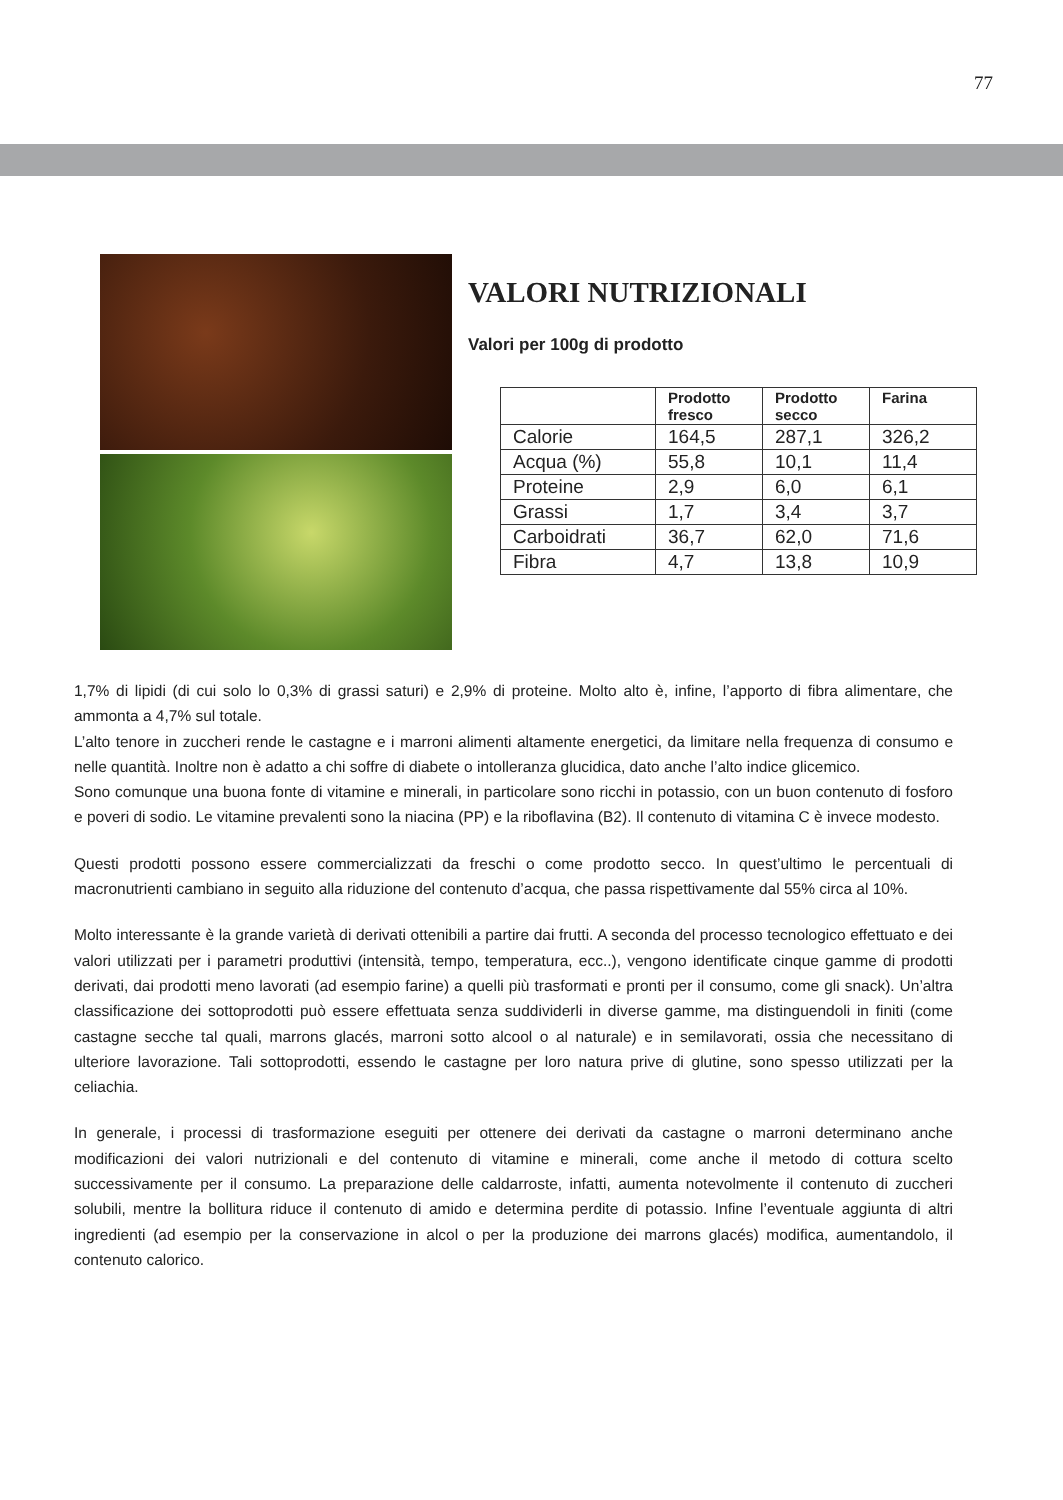77
VALORI NUTRIZIONALI
Valori per 100g di prodotto
| | Prodotto fresco | Prodotto secco | Farina |
| --- | --- | --- | --- |
| Calorie | 164,5 | 287,1 | 326,2 |
| Acqua (%) | 55,8 | 10,1 | 11,4 |
| Proteine | 2,9 | 6,0 | 6,1 |
| Grassi | 1,7 | 3,4 | 3,7 |
| Carboidrati | 36,7 | 62,0 | 71,6 |
| Fibra | 4,7 | 13,8 | 10,9 |
1,7% di lipidi (di cui solo lo 0,3% di grassi saturi) e 2,9% di proteine. Molto alto è, infine, l’apporto di fibra alimentare, che ammonta a 4,7% sul totale.
L’alto tenore in zuccheri rende le castagne e i marroni alimenti altamente energetici, da limitare nella frequenza di consumo e nelle quantità. Inoltre non è adatto a chi soffre di diabete o intolleranza glucidica, dato anche l’alto indice glicemico.
Sono comunque una buona fonte di vitamine e minerali, in particolare sono ricchi in potassio, con un buon contenuto di fosforo e poveri di sodio. Le vitamine prevalenti sono la niacina (PP) e la riboflavina (B2). Il contenuto di vitamina C è invece modesto.
Questi prodotti possono essere commercializzati da freschi o come prodotto secco. In quest’ultimo le percentuali di macronutrienti cambiano in seguito alla riduzione del contenuto d’acqua, che passa rispettivamente dal 55% circa al 10%.
Molto interessante è la grande varietà di derivati ottenibili a partire dai frutti. A seconda del processo tecnologico effettuato e dei valori utilizzati per i parametri produttivi (intensità, tempo, temperatura, ecc..), vengono identificate cinque gamme di prodotti derivati, dai prodotti meno lavorati (ad esempio farine) a quelli più trasformati e pronti per il consumo, come gli snack). Un’altra classificazione dei sottoprodotti può essere effettuata senza suddividerli in diverse gamme, ma distinguendoli in finiti (come castagne secche tal quali, marrons glacés, marroni sotto alcool o al naturale) e in semilavorati, ossia che necessitano di ulteriore lavorazione. Tali sottoprodotti, essendo le castagne per loro natura prive di glutine, sono spesso utilizzati per la celiachia.
In generale, i processi di trasformazione eseguiti per ottenere dei derivati da castagne o marroni determinano anche modificazioni dei valori nutrizionali e del contenuto di vitamine e minerali, come anche il metodo di cottura scelto successivamente per il consumo. La preparazione delle caldarroste, infatti, aumenta notevolmente il contenuto di zuccheri solubili, mentre la bollitura riduce il contenuto di amido e determina perdite di potassio. Infine l’eventuale aggiunta di altri ingredienti (ad esempio per la conservazione in alcol o per la produzione dei marrons glacés) modifica, aumentandolo, il contenuto calorico.